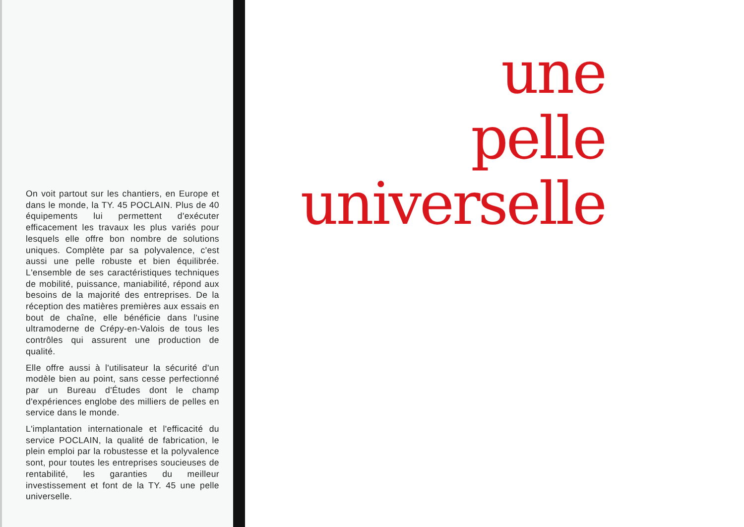On voit partout sur les chantiers, en Europe et dans le monde, la TY. 45 POCLAIN. Plus de 40 équipements lui permettent d'exécuter efficacement les travaux les plus variés pour lesquels elle offre bon nombre de solutions uniques. Complète par sa polyvalence, c'est aussi une pelle robuste et bien équilibrée. L'ensemble de ses caractéristiques techniques de mobilité, puissance, maniabilité, répond aux besoins de la majorité des entreprises. De la réception des matières premières aux essais en bout de chaîne, elle bénéficie dans l'usine ultramoderne de Crépy-en-Valois de tous les contrôles qui assurent une production de qualité.
Elle offre aussi à l'utilisateur la sécurité d'un modèle bien au point, sans cesse perfectionné par un Bureau d'Études dont le champ d'expériences englobe des milliers de pelles en service dans le monde.
L'implantation internationale et l'efficacité du service POCLAIN, la qualité de fabrication, le plein emploi par la robustesse et la polyvalence sont, pour toutes les entreprises soucieuses de rentabilité, les garanties du meilleur investissement et font de la TY. 45 une pelle universelle.
une
pelle
universelle